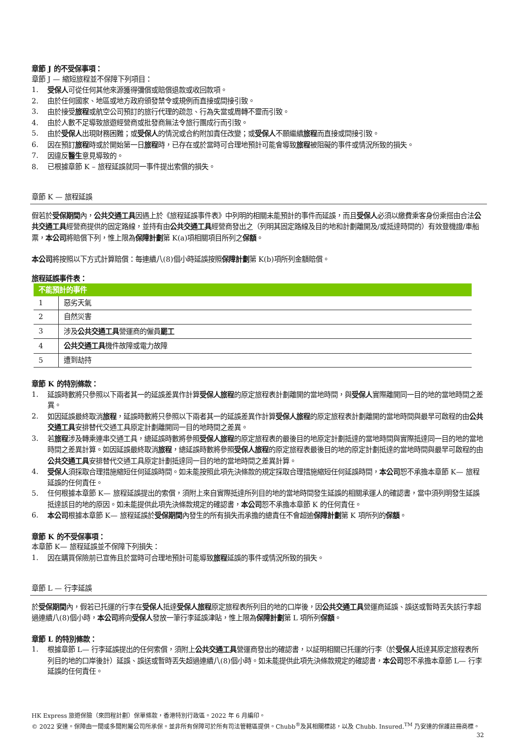章節 J 的不受保事項：
章節 J — 縮短旅程並不保障下列項目：
1. 受保人可從任何其他來源獲得彌償或賠償退款或收回款項。
2. 由於任何國家、地區或地方政府頒發禁令或規例而直接或間接引致。
3. 由於接受旅程或航空公司預訂的旅行代理的疏忽、行為失當或周轉不靈而引致。
4. 由於人數不足導致旅遊經營商或批發商無法令旅行團成行而引致。
5. 由於受保人出現財務困難；或受保人的情況或合約附加責任改變；或受保人不願繼續旅程而直接或間接引致。
6. 因在預訂旅程時或於開始第一日旅程時，已存在或於當時可合理地預計可能會導致旅程被阻礙的事件或情況所致的損失。
7. 因違反醫生意見導致的。
8. 已根據章節 K – 旅程延誤就同一事件提出索償的損失。
章節 K — 旅程延誤
假若於受保期間內，公共交通工具因遇上於《旅程延誤事件表》中列明的相關未能預計的事件而延誤，而且受保人必須以繳費乘客身份乘搭由合法公共交通工具經營商提供的固定路線，並持有由公共交通工具經營商發出之（列明其固定路線及目的地和計劃離開及/或抵達時間的）有效登機證/車船票，本公司將賠償下列，惟上限為保障計劃第 K(a)項相關項目所列之保額。
本公司將按照以下方式計算賠償：每連續八(8)個小時延誤按照保障計劃第 K(b)項所列金額賠償。
旅程延誤事件表：
| 不能預計的事件 | |
| --- | --- |
| 1 | 惡劣天氣 |
| 2 | 自然災害 |
| 3 | 涉及 公共交通工具 營運商的僱員 罷工 |
| 4 | 公共交通工具 機件故障或電力故障 |
| 5 | 遭到劫持 |
章節 K 的特別條款：
1. 延誤時數將只參照以下兩者其一的延誤差異作計算受保人旅程的原定旅程表計劃離開的當地時間，與受保人實際離開同一目的地的當地時間之差異。
2. 如因延誤最終取消旅程，延誤時數將只參照以下兩者其一的延誤差異作計算受保人旅程的原定旅程表計劃離開的當地時間與最早可啟程的由公共交通工具安排替代交通工具原定計劃離開同一目的地時間之差異。
3. 若旅程涉及轉乘連串交通工具，總延誤時數將參照受保人旅程的原定旅程表的最後目的地原定計劃抵達的當地時間與實際抵達同一目的地的當地時間之差異計算。如因延誤最終取消旅程，總延誤時數將參照受保人旅程的原定旅程表最後目的地的原定計劃抵達的當地時間與最早可啟程的由公共交通工具安排替代交通工具原定計劃抵達同一目的地的當地時間之差異計算。
4. 受保人須採取合理措施縮短任何延誤時間。如未能按照此項先決條款的規定採取合理措施縮短任何延誤時間，本公司恕不承擔本章節 K— 旅程延誤的任何責任。
5. 任何根據本章節 K— 旅程延誤提出的索償，須附上來自實際抵達所列目的地的當地時間發生延誤的相關承運人的確認書，當中須列明發生延誤抵達該目的地的原因。如未能提供此項先決條款規定的確認書，本公司恕不承擔本章節 K 的任何責任。
6. 本公司根據本章節 K— 旅程延誤於受保期間內發生的所有損失而承擔的總責任不會超逾保障計劃第 K 項所列的保額。
章節 K 的不受保事項：
本章節 K— 旅程延誤並不保障下列損失：
1. 因在購買保險前已宣佈且於當時可合理地預計可能導致旅程延誤的事件或情況所致的損失。
章節 L — 行李延誤
於受保期間內，假若已托運的行李在受保人抵達受保人旅程原定旅程表所列目的地的口岸後，因公共交通工具營運商延誤、誤送或暫時丟失該行李超過連續八(8)個小時，本公司將向受保人發放一筆行李延誤津貼，惟上限為保障計劃第 L 項所列保額。
章節 L 的特別條款：
1. 根據章節 L— 行李延誤提出的任何索償，須附上公共交通工具營運商發出的確認書，以証明相關已托運的行李（於受保人抵達其原定旅程表所列目的地的口岸後計）延誤、誤送或暫時丟失超過連續八(8)個小時。如未能提供此項先決條款規定的確認書，本公司恕不承擔本章節 L— 行李延誤的任何責任。
HK Express 旅遊保險（來回程計劃）保單條款，香港特別行政區。2022 年 6 月編印。
© 2022 安達。保障由一間或多間附屬公司所承保。並非所有保障可於所有司法管轄區提供。Chubb<sup>®</sup>及其相關標誌，以及 Chubb. Insured.<sup>TM</sup> 乃安達的保護註冊商標。 32